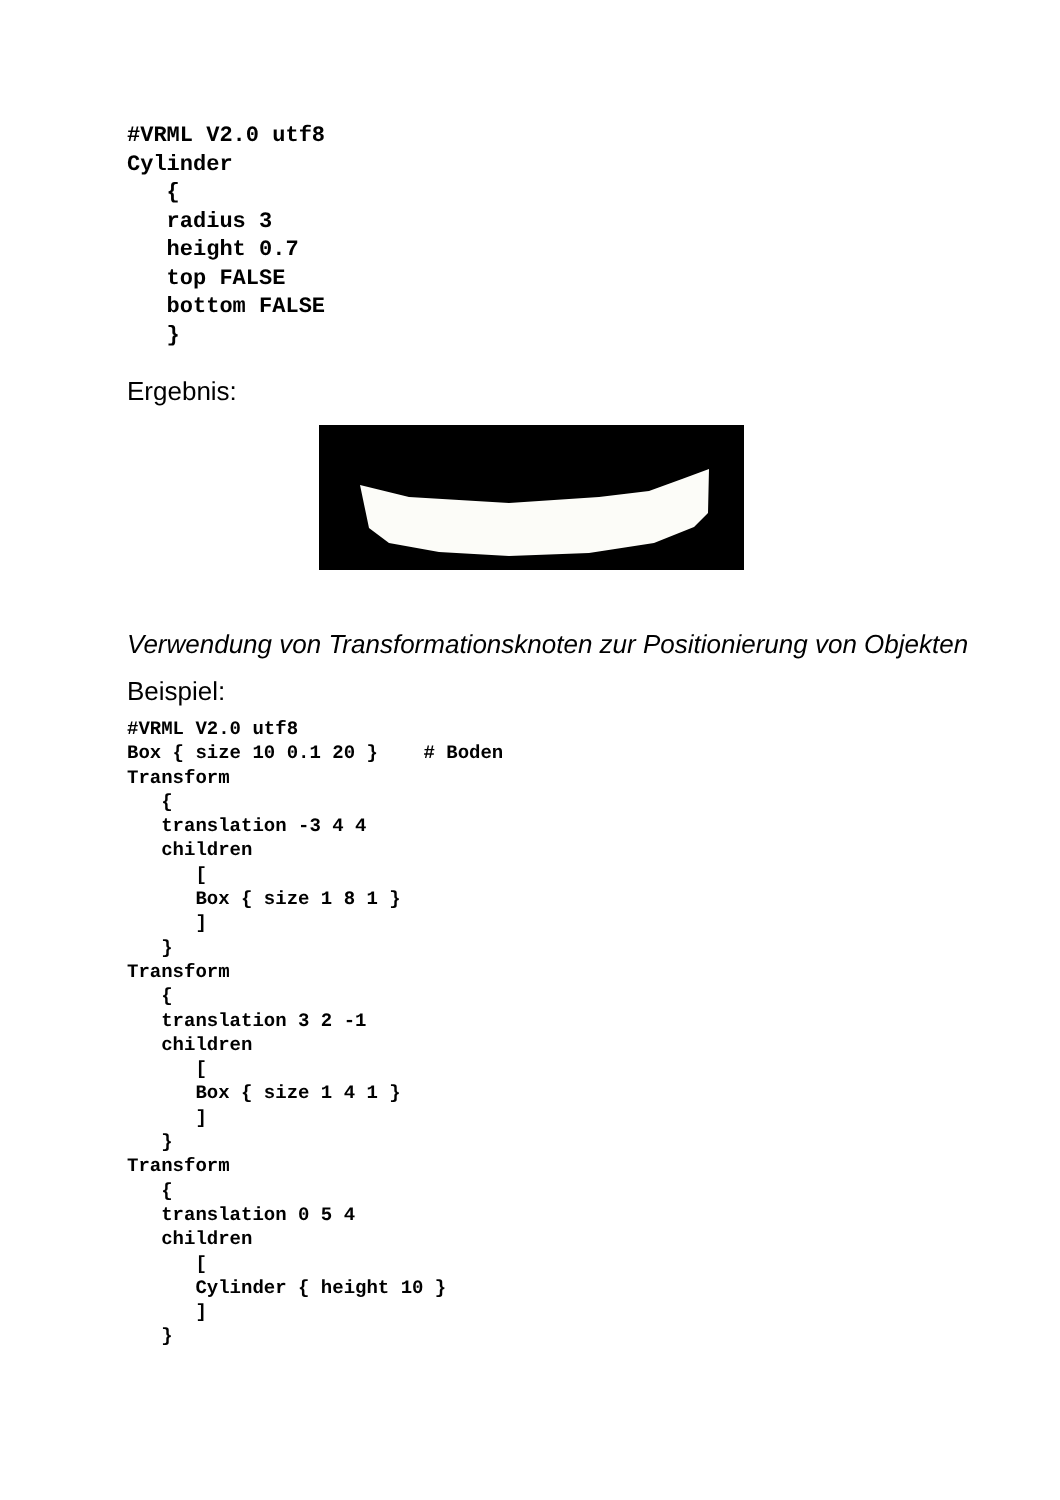#VRML V2.0 utf8
Cylinder
   {
   radius 3
   height 0.7
   top FALSE
   bottom FALSE
   }
Ergebnis:
Verwendung von Transformationsknoten zur Positionierung von Objekten
Beispiel:
#VRML V2.0 utf8
Box { size 10 0.1 20 }    # Boden
Transform
   {
   translation -3 4 4
   children
      [
      Box { size 1 8 1 }
      ]
   }
Transform
   {
   translation 3 2 -1
   children
      [
      Box { size 1 4 1 }
      ]
   }
Transform
   {
   translation 0 5 4
   children
      [
      Cylinder { height 10 }
      ]
   }